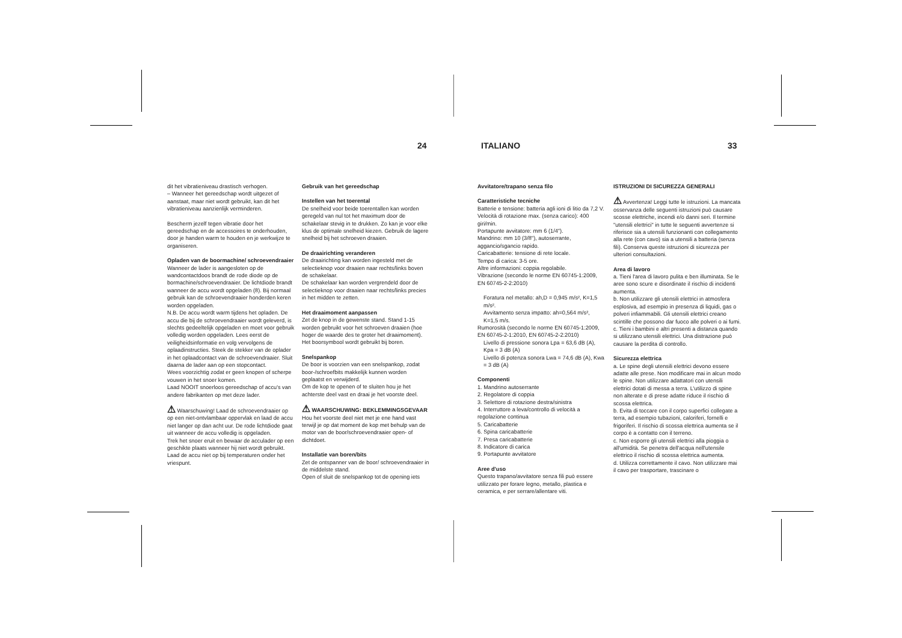24 ITALIANO 33
dit het vibratieniveau drastisch verhogen.
– Wanneer het gereedschap wordt uitgezet of aanstaat, maar niet wordt gebruikt, kan dit het vibratieniveau aanzienlijk verminderen.
Bescherm jezelf tegen vibratie door het gereedschap en de accessoires te onderhouden, door je handen warm te houden en je werkwijze te organiseren.
Opladen van de boormachine/ schroevendraaier
Wanneer de lader is aangesloten op de wandcontactdoos brandt de rode diode op de bormachine/schroevendraaier. De lichtdiode brandt wanneer de accu wordt opgeladen (8). Bij normaal gebruik kan de schroevendraaier honderden keren worden opgeladen.
N.B. De accu wordt warm tijdens het opladen. De accu die bij de schroevendraaier wordt geleverd, is slechts gedeeltelijk opgeladen en moet voor gebruik volledig worden opgeladen. Lees eerst de veiligheidsinformatie en volg vervolgens de oplaadinstructies. Steek de stekker van de oplader in het oplaadcontact van de schroevendraaier. Sluit daarna de lader aan op een stopcontact.
Wees voorzichtig zodat er geen knopen of scherpe vouwen in het snoer komen.
Laad NOOIT snoerloos gereedschap of accu's van andere fabrikanten op met deze lader.
⚠ Waarschuwing! Laad de schroevendraaier op op een niet-ontvlambaar oppervlak en laad de accu niet langer op dan acht uur. De rode lichtdiode gaat uit wanneer de accu volledig is opgeladen.
Trek het snoer eruit en bewaar de acculader op een geschikte plaats wanneer hij niet wordt gebruikt.
Laad de accu niet op bij temperaturen onder het vriespunt.
Gebruik van het gereedschap
Instellen van het toerental
De snelheid voor beide toerentallen kan worden geregeld van nul tot het maximum door de schakelaar stevig in te drukken. Zo kan je voor elke klus de optimale snelheid kiezen. Gebruik de lagere snelheid bij het schroeven draaien.
De draairichting veranderen
De draairichting kan worden ingesteld met de selectieknop voor draaien naar rechts/links boven de schakelaar.
De schakelaar kan worden vergrendeld door de selectieknop voor draaien naar rechts/links precies in het midden te zetten.
Het draaimoment aanpassen
Zet de knop in de gewenste stand. Stand 1-15 worden gebruikt voor het schroeven draaien (hoe hoger de waarde des te groter het draaimoment). Het boorsymbool wordt gebruikt bij boren.
Snelspankop
De boor is voorzien van een snelspankop, zodat boor-/schroefbits makkelijk kunnen worden geplaatst en verwijderd.
Om de kop te openen of te sluiten hou je het achterste deel vast en draai je het voorste deel.
⚠ WAARSCHUWING: BEKLEMMINGSGEVAAR
Hou het voorste deel niet met je ene hand vast terwijl je op dat moment de kop met behulp van de motor van de boor/schroevendraaier open- of dichtdoet.
Installatie van boren/bits
Zet de ontspanner van de boor/ schroevendraaier in de middelste stand.
Open of sluit de snelspankop tot de opening iets
Avvitatore/trapano senza filo
Caratteristiche tecniche
Batterie e tensione: batteria agli ioni di litio da 7,2 V.
Velocità di rotazione max. (senza carico): 400 giri/min.
Portapunte avvitatore: mm 6 (1/4").
Mandrino: mm 10 (3/8"), autoserrante, aggancio/sgancio rapido.
Caricabatterie: tensione di rete locale.
Tempo di carica: 3-5 ore.
Altre informazioni: coppia regolabile.
Vibrazione (secondo le norme EN 60745-1:2009, EN 60745-2-2:2010)
Foratura nel metallo: ah,D = 0,945 m/s², K=1,5 m/s².
Avvitamento senza impatto: ah=0,564 m/s², K=1,5 m/s.
Rumorosità (secondo le norme EN 60745-1:2009, EN 60745-2-1:2010, EN 60745-2-2:2010)
Livello di pressione sonora Lpa = 63,6 dB (A), Kpa = 3 dB (A)
Livello di potenza sonora Lwa = 74,6 dB (A), Kwa = 3 dB (A)
Componenti
1. Mandrino autoserrante
2. Regolatore di coppia
3. Selettore di rotazione destra/sinistra
4. Interruttore a leva/controllo di velocità a regolazione continua
5. Caricabatterie
6. Spina caricabatterie
7. Presa caricabatterie
8. Indicatore di carica
9. Portapunte avvitatore
Aree d'uso
Questo trapano/avvitatore senza fili può essere utilizzato per forare legno, metallo, plastica e ceramica, e per serrare/allentare viti.
ISTRUZIONI DI SICUREZZA GENERALI
⚠ Avvertenza! Leggi tutte le istruzioni. La mancata osservanza delle seguenti istruzioni può causare scosse elettriche, incendi e/o danni seri. Il termine "utensili elettrici" in tutte le seguenti avvertenze si riferisce sia a utensili funzionanti con collegamento alla rete (con cavo) sia a utensili a batteria (senza fili). Conserva queste istruzioni di sicurezza per ulteriori consultazioni.
Area di lavoro
a. Tieni l'area di lavoro pulita e ben illuminata. Se le aree sono scure e disordinate il rischio di incidenti aumenta.
b. Non utilizzare gli utensili elettrici in atmosfera esplosiva, ad esempio in presenza di liquidi, gas o polveri infiammabili. Gli utensili elettrici creano scintille che possono dar fuoco alle polveri o ai fumi.
c. Tieni i bambini e altri presenti a distanza quando si utilizzano utensili elettrici. Una distrazione può causare la perdita di controllo.
Sicurezza elettrica
a. Le spine degli utensili elettrici devono essere adatte alle prese. Non modificare mai in alcun modo le spine. Non utilizzare adattatori con utensili elettrici dotati di messa a terra. L'utilizzo di spine non alterate e di prese adatte riduce il rischio di scossa elettrica.
b. Evita di toccare con il corpo superfici collegate a terra, ad esempio tubazioni, caloriferi, fornelli e frigoriferi. Il rischio di scossa elettrica aumenta se il corpo è a contatto con il terreno.
c. Non esporre gli utensili elettrici alla pioggia o all'umidità. Se penetra dell'acqua nell'utensile elettrico il rischio di scossa elettrica aumenta.
d. Utilizza correttamente il cavo. Non utilizzare mai il cavo per trasportare, trascinare o